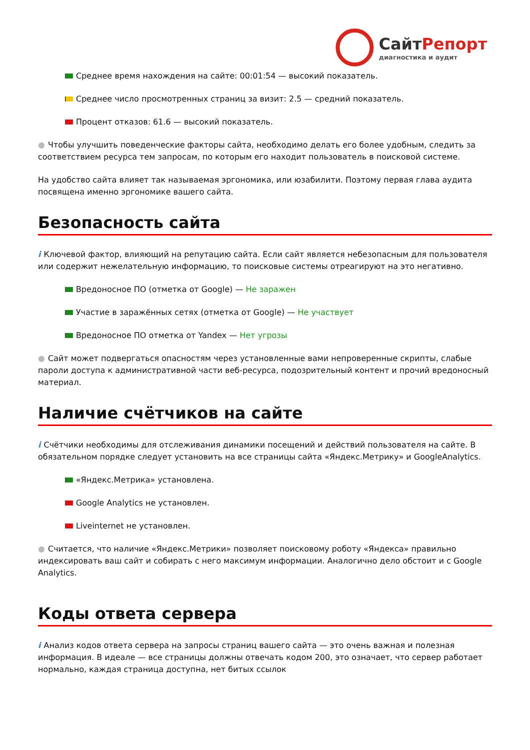СайтРепорт
диагностика и аудит
Среднее время нахождения на сайте: 00:01:54 — высокий показатель.
Среднее число просмотренных страниц за визит: 2.5 — средний показатель.
Процент отказов: 61.6 — высокий показатель.
● Чтобы улучшить поведенческие факторы сайта, необходимо делать его более удобным, следить за соответствием ресурса тем запросам, по которым его находит пользователь в поисковой системе.
На удобство сайта влияет так называемая эргономика, или юзабилити. Поэтому первая глава аудита посвящена именно эргономике вашего сайта.
Безопасность сайта
i Ключевой фактор, влияющий на репутацию сайта. Если сайт является небезопасным для пользователя или содержит нежелательную информацию, то поисковые системы отреагируют на это негативно.
Вредоносное ПО (отметка от Google) — Не заражен
Участие в заражённых сетях (отметка от Google) — Не участвует
Вредоносное ПО отметка от Yandex — Нет угрозы
● Сайт может подвергаться опасностям через установленные вами непроверенные скрипты, слабые пароли доступа к административной части веб-ресурса, подозрительный контент и прочий вредоносный материал.
Наличие счётчиков на сайте
i Счётчики необходимы для отслеживания динамики посещений и действий пользователя на сайте. В обязательном порядке следует установить на все страницы сайта «Яндекс.Метрику» и GoogleAnalytics.
«Яндекс.Метрика» установлена.
Google Analytics не установлен.
Liveinternet не установлен.
● Считается, что наличие «Яндекс.Метрики» позволяет поисковому роботу «Яндекса» правильно индексировать ваш сайт и собирать с него максимум информации. Аналогично дело обстоит и с Google Analytics.
Коды ответа сервера
i Анализ кодов ответа сервера на запросы страниц вашего сайта — это очень важная и полезная информация. В идеале — все страницы должны отвечать кодом 200, это означает, что сервер работает нормально, каждая страница доступна, нет битых ссылок